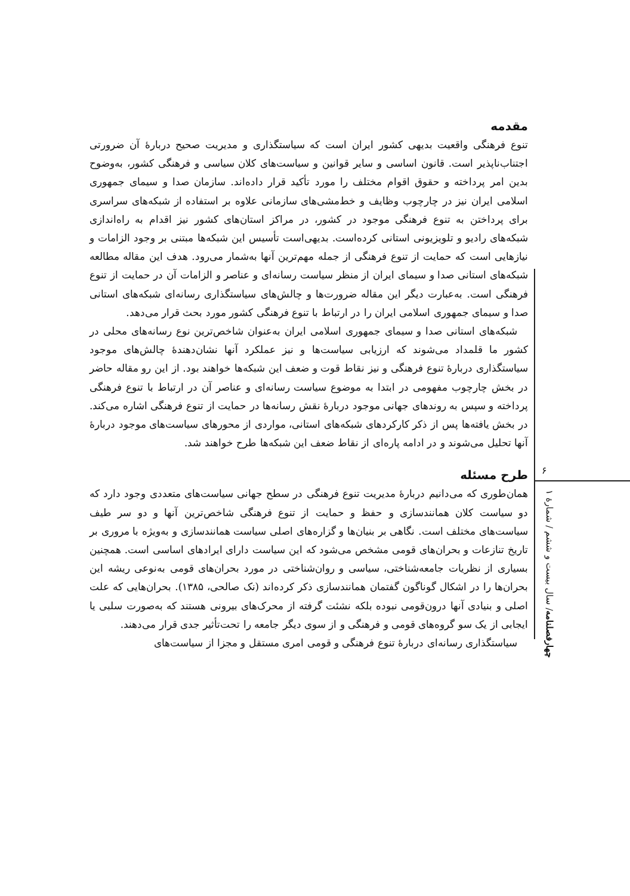مقدمه
تنوع فرهنگی واقعیت بدیهی کشور ایران است که سیاستگذاری و مدیریت صحیح دربارهٔ آن ضرورتی اجتناب‌ناپذیر است. قانون اساسی و سایر قوانین و سیاست‌های کلان سیاسی و فرهنگی کشور، به‌وضوح بدین امر پرداخته و حقوق اقوام مختلف را مورد تأکید قرار داده‌اند. سازمان صدا و سیمای جمهوری اسلامی ایران نیز در چارچوب وظایف و خط‌مشی‌های سازمانی علاوه بر استفاده از شبکه‌های سراسری برای پرداختن به تنوع فرهنگی موجود در کشور، در مراکز استان‌های کشور نیز اقدام به راه‌اندازی شبکه‌های رادیو و تلویزیونی استانی کرده‌است. بدیهی‌است تأسیس این شبکه‌ها مبتنی بر وجود الزامات و نیازهایی است که حمایت از تنوع فرهنگی از جمله مهم‌ترین آنها به‌شمار می‌رود. هدف این مقاله مطالعه شبکه‌های استانی صدا و سیمای ایران از منظر سیاست رسانه‌ای و عناصر و الزامات آن در حمایت از تنوع فرهنگی است. به‌عبارت دیگر این مقاله ضرورت‌ها و چالش‌های سیاستگذاری رسانه‌ای شبکه‌های استانی صدا و سیمای جمهوری اسلامی ایران را در ارتباط با تنوع فرهنگی کشور مورد بحث قرار می‌دهد.
شبکه‌های استانی صدا و سیمای جمهوری اسلامی ایران به‌عنوان شاخص‌ترین نوع رسانه‌های محلی در کشور ما قلمداد می‌شوند که ارزیابی سیاست‌ها و نیز عملکرد آنها نشان‌دهندهٔ چالش‌های موجود سیاستگذاری دربارهٔ تنوع فرهنگی و نیز نقاط قوت و ضعف این شبکه‌ها خواهند بود. از این رو مقاله حاضر در بخش چارچوب مفهومی در ابتدا به موضوع سیاست رسانه‌ای و عناصر آن در ارتباط با تنوع فرهنگی پرداخته و سپس به روندهای جهانی موجود دربارهٔ نقش رسانه‌ها در حمایت از تنوع فرهنگی اشاره می‌کند. در بخش یافته‌ها پس از ذکر کارکردهای شبکه‌های استانی، مواردی از محورهای سیاست‌های موجود دربارهٔ آنها تحلیل می‌شوند و در ادامه پاره‌ای از نقاط ضعف این شبکه‌ها طرح خواهند شد.
طرح مسئله
همان‌طوری که می‌دانیم دربارهٔ مدیریت تنوع فرهنگی در سطح جهانی سیاست‌های متعددی وجود دارد که دو سیاست کلان همانندسازی و حفظ و حمایت از تنوع فرهنگی شاخص‌ترین آنها و دو سر طیف سیاست‌های مختلف است. نگاهی بر بنیان‌ها و گزاره‌های اصلی سیاست همانندسازی و به‌ویژه با مروری بر تاریخ تنازعات و بحران‌های قومی مشخص می‌شود که این سیاست دارای ایرادهای اساسی است. همچنین بسیاری از نظریات جامعه‌شناختی، سیاسی و روان‌شناختی در مورد بحران‌های قومی به‌نوعی ریشه این بحران‌ها را در اشکال گوناگون گفتمان همانندسازی ذکر کرده‌اند (نک صالحی، ۱۳۸۵). بحران‌هایی که علت اصلی و بنیادی آنها درون‌قومی نبوده بلکه نشئت گرفته از محرک‌های بیرونی هستند که به‌صورت سلبی یا ایجابی از یک سو گروه‌های قومی و فرهنگی و از سوی دیگر جامعه را تحت‌تأثیر جدی قرار می‌دهند.
سیاستگذاری رسانه‌ای دربارهٔ تنوع فرهنگی و قومی امری مستقل و مجزا از سیاست‌های
۶
چهارفصلنامه/ سال بیست و ششم / شمارهٔ ۱